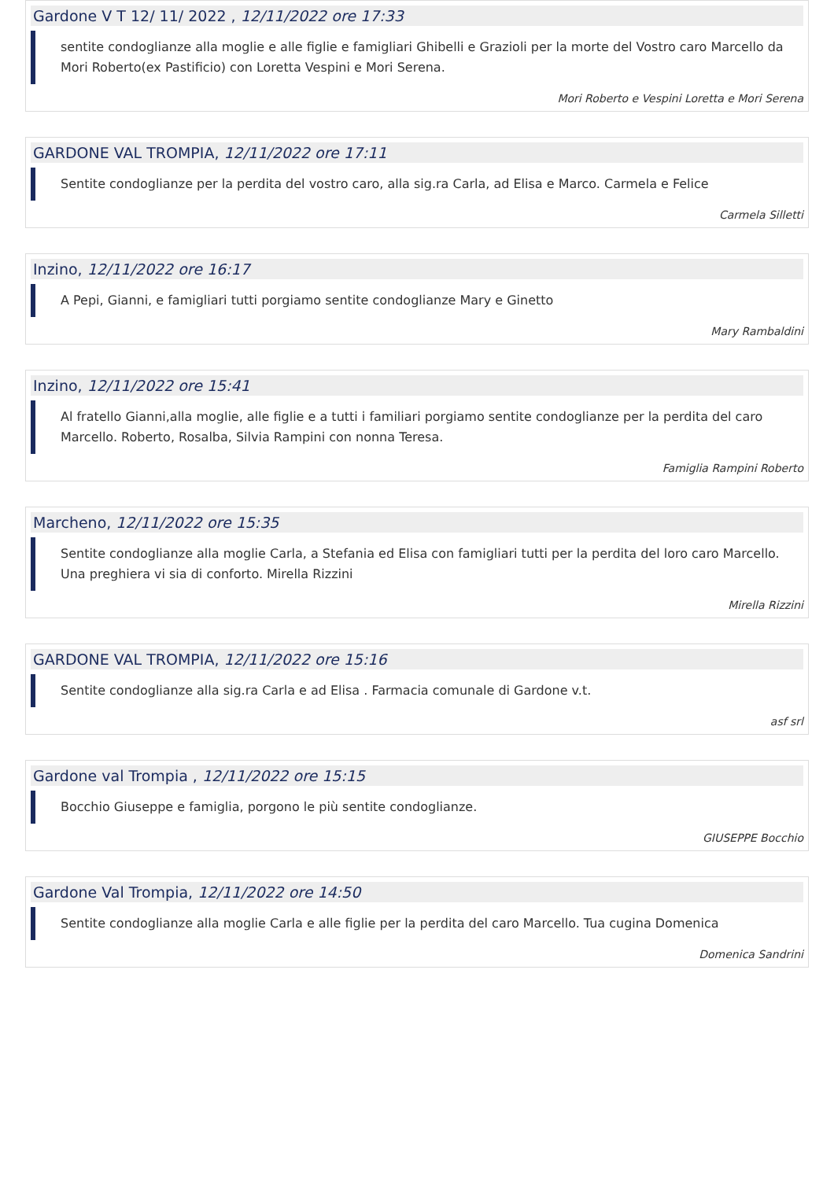Gardone V T 12/ 11/ 2022 , 12/11/2022 ore 17:33
sentite condoglianze alla moglie e alle figlie e famigliari Ghibelli e Grazioli per la morte del Vostro caro Marcello da Mori Roberto(ex Pastificio) con Loretta Vespini e Mori Serena.
Mori Roberto e Vespini Loretta e Mori Serena
GARDONE VAL TROMPIA, 12/11/2022 ore 17:11
Sentite condoglianze per la perdita del vostro caro, alla sig.ra Carla, ad Elisa e Marco. Carmela e Felice
Carmela Silletti
Inzino, 12/11/2022 ore 16:17
A Pepi, Gianni, e famigliari tutti porgiamo sentite condoglianze Mary e Ginetto
Mary Rambaldini
Inzino, 12/11/2022 ore 15:41
Al fratello Gianni,alla moglie, alle figlie e a tutti i familiari porgiamo sentite condoglianze per la perdita del caro Marcello. Roberto, Rosalba, Silvia Rampini con nonna Teresa.
Famiglia Rampini Roberto
Marcheno, 12/11/2022 ore 15:35
Sentite condoglianze alla moglie Carla, a Stefania ed Elisa con famigliari tutti per la perdita del loro caro Marcello. Una preghiera vi sia di conforto. Mirella Rizzini
Mirella Rizzini
GARDONE VAL TROMPIA, 12/11/2022 ore 15:16
Sentite condoglianze alla sig.ra Carla e ad Elisa . Farmacia comunale di Gardone v.t.
asf srl
Gardone val Trompia , 12/11/2022 ore 15:15
Bocchio Giuseppe e famiglia, porgono le più sentite condoglianze.
GIUSEPPE Bocchio
Gardone Val Trompia, 12/11/2022 ore 14:50
Sentite condoglianze alla moglie Carla e alle figlie per la perdita del caro Marcello. Tua cugina Domenica
Domenica Sandrini